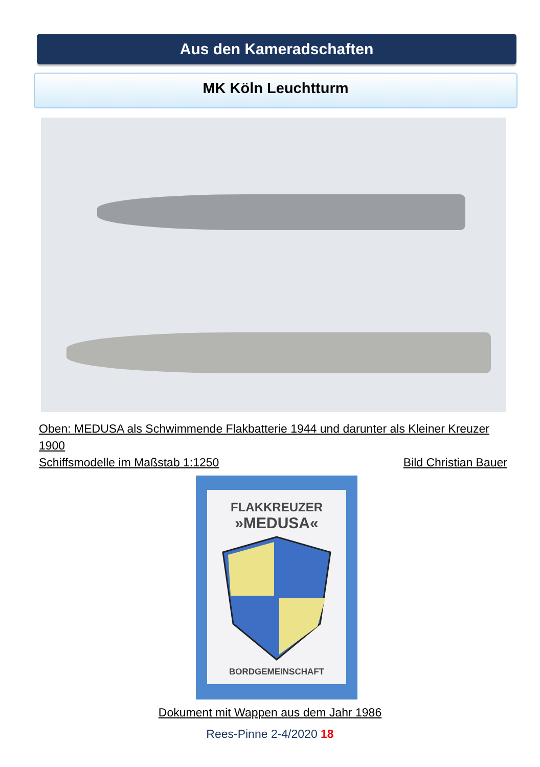Aus den Kameradschaften
MK Köln Leuchtturm
Oben: MEDUSA als Schwimmende Flakbatterie 1944 und darunter als Kleiner Kreuzer 1900
Schiffsmodelle im Maßstab 1:1250 Bild Christian Bauer
FLAKKREUZER
»MEDUSA«
BORDGEMEINSCHAFT
Dokument mit Wappen aus dem Jahr 1986
Rees-Pinne 2-4/2020 18